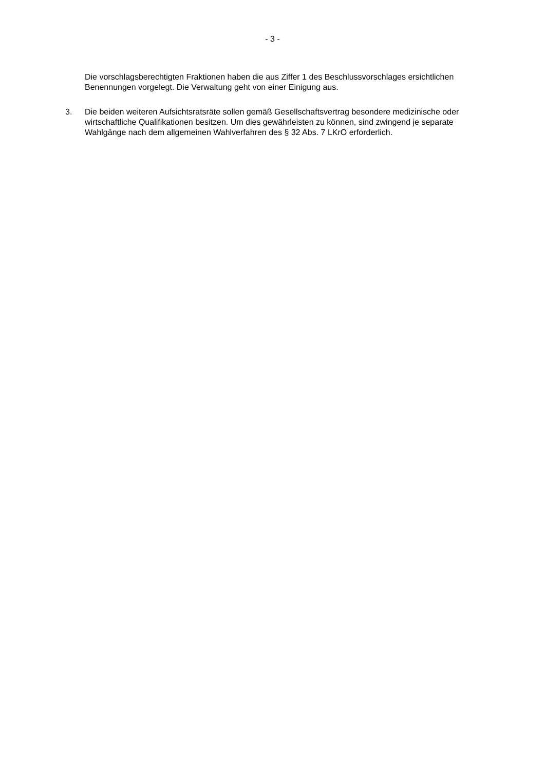- 3 -
Die vorschlagsberechtigten Fraktionen haben die aus Ziffer 1 des Beschlussvorschlages ersichtlichen Benennungen vorgelegt. Die Verwaltung geht von einer Einigung aus.
3. Die beiden weiteren Aufsichtsratsräte sollen gemäß Gesellschaftsvertrag besondere medizinische oder wirtschaftliche Qualifikationen besitzen. Um dies gewährleisten zu können, sind zwingend je separate Wahlgänge nach dem allgemeinen Wahlverfahren des § 32 Abs. 7 LKrO erforderlich.